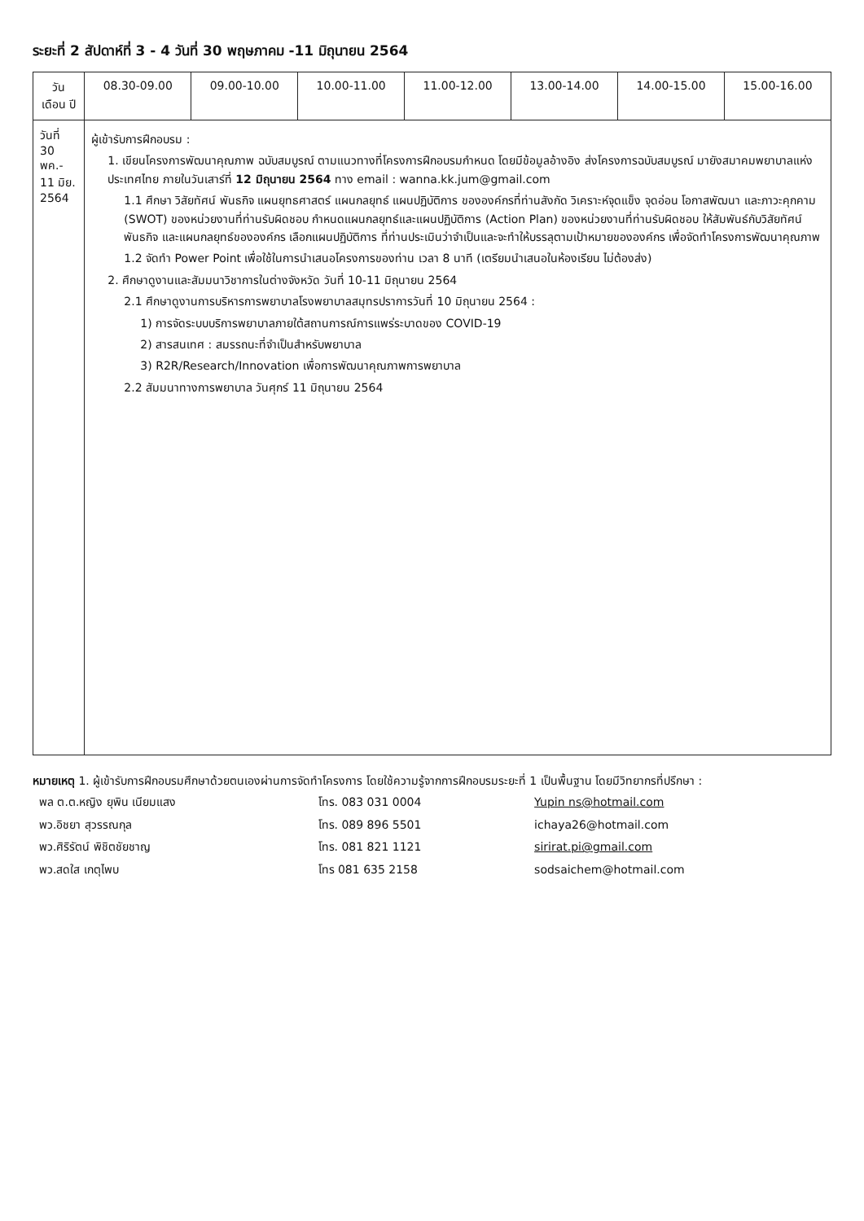ระยะที่ 2 สัปดาห์ที่ 3 - 4 วันที่ 30 พฤษภาคม -11 มิถุนายน 2564
| วัน เดือน ปี | 08.30-09.00 | 09.00-10.00 | 10.00-11.00 | 11.00-12.00 | 13.00-14.00 | 14.00-15.00 | 15.00-16.00 |
| --- | --- | --- | --- | --- | --- | --- | --- |
| วันที่ 30 พค.- 11 มิย. 2564 | ผู้เข้ารับการฝึกอบรม : 1. เขียนโครงการพัฒนาคุณภาพ ฉบับสมบูรณ์ ตามแนวทางที่โครงการฝึกอบรมกำหนด โดยมีข้อมูลอ้างอิง ส่งโครงการฉบับสมบูรณ์ มายังสมาคมพยาบาลแห่งประเทศไทย ภายในวันเสาร์ที่ 12 มิถุนายน 2564 ทาง email : wanna.kk.jum@gmail.com 1.1 ศึกษา วิสัยทัศน์ พันธกิจ แผนยุทธศาสตร์ แผนกลยุทธ์ แผนปฏิบัติการ ขององค์กรที่ท่านสังกัด วิเคราะห์จุดแข็ง จุดอ่อน โอกาสพัฒนา และภาวะคุกคาม (SWOT) ของหน่วยงานที่ท่านรับผิดชอบ กำหนดแผนกลยุทธ์และแผนปฏิบัติการ (Action Plan) ของหน่วยงานที่ท่านรับผิดชอบ ให้สัมพันธ์กับวิสัยทัศน์ พันธกิจ และแผนกลยุทธ์ขององค์กร เลือกแผนปฏิบัติการ ที่ท่านประเมินว่าจำเป็นและจะทำให้บรรลุตามเป้าหมายขององค์กร เพื่อจัดทำโครงการพัฒนาคุณภาพ 1.2 จัดทำ Power Point เพื่อใช้ในการนำเสนอโครงการของท่าน เวลา 8 นาที (เตรียมนำเสนอในห้องเรียน ไม่ต้องส่ง) 2. ศึกษาดูงานและสัมมนาวิชาการในต่างจังหวัด วันที่ 10-11 มิถุนายน 2564 2.1 ศึกษาดูงานการบริหารการพยาบาลโรงพยาบาลสมุทรปราการวันที่ 10 มิถุนายน 2564 : 1) การจัดระบบบริการพยาบาลภายใต้สถานการณ์การแพร่ระบาดของ COVID-19 2) สารสนเทศ : สมรรถนะที่จำเป็นสำหรับพยาบาล 3) R2R/Research/Innovation เพื่อการพัฒนาคุณภาพการพยาบาล 2.2 สัมมนาทางการพยาบาล วันศุกร์ 11 มิถุนายน 2564 | | | | | | |
หมายเหตุ 1. ผู้เข้ารับการฝึกอบรมศึกษาด้วยตนเองผ่านการจัดทำโครงการ โดยใช้ความรู้จากการฝึกอบรมระยะที่ 1 เป็นพื้นฐาน โดยมีวิทยากรที่ปรึกษา :
| พล ต.ต.หญิง ยุพิน เนียมแสง | โทร. 083 031 0004 | Yupin ns@hotmail.com |
| พว.อิชยา สุวรรณกุล | โทร. 089 896 5501 | ichaya26@hotmail.com |
| พว.ศิริรัตน์ พิชิตชัยชาญ | โทร. 081 821 1121 | sirirat.pi@gmail.com |
| พว.สดใส เกตุไพบ | โทร 081 635 2158 | sodsaichem@hotmail.com |